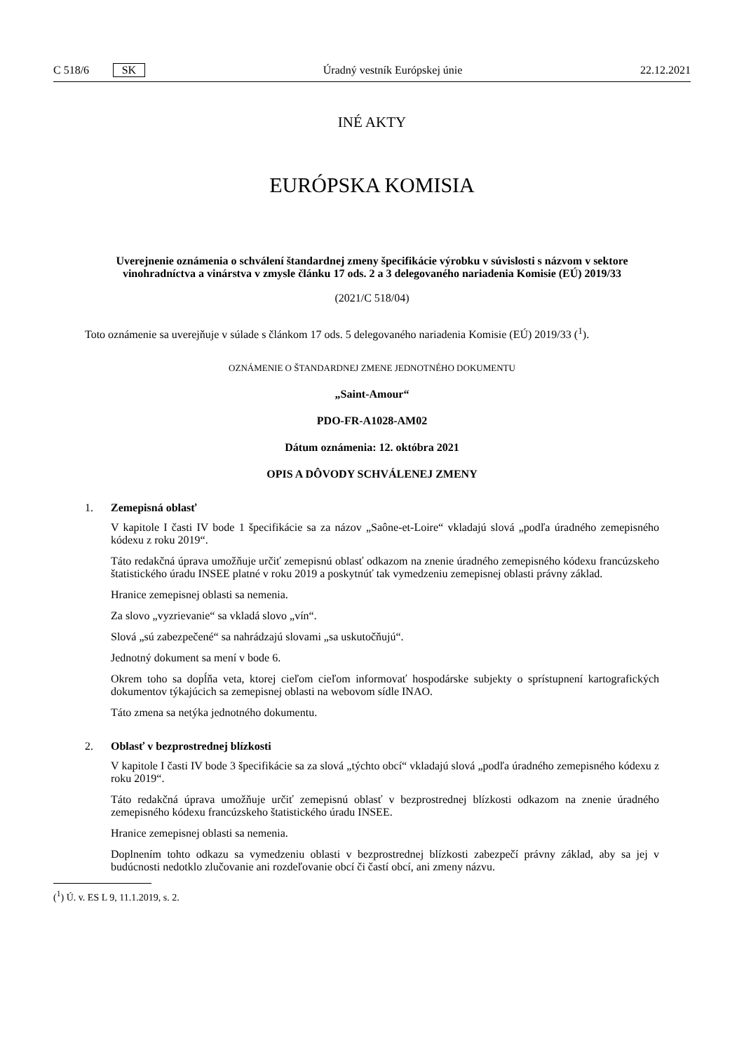C 518/6 SK Úradný vestník Európskej únie 22.12.2021
INÉ AKTY
EURÓPSKA KOMISIA
Uverejnenie oznámenia o schválení štandardnej zmeny špecifikácie výrobku v súvislosti s názvom v sektore vinohradníctva a vinárstva v zmysle článku 17 ods. 2 a 3 delegovaného nariadenia Komisie (EÚ) 2019/33
(2021/C 518/04)
Toto oznámenie sa uverejňuje v súlade s článkom 17 ods. 5 delegovaného nariadenia Komisie (EÚ) 2019/33 (<sup>1</sup>).
OZNÁMENIE O ŠTANDARDNEJ ZMENE JEDNOTNÉHO DOKUMENTU
„Saint-Amour“
PDO-FR-A1028-AM02
Dátum oznámenia: 12. októbra 2021
OPIS A DÔVODY SCHVÁLENEJ ZMENY
1. Zemepisná oblasť
V kapitole I časti IV bode 1 špecifikácie sa za názov „Saône-et-Loire“ vkladajú slová „podľa úradného zemepisného kódexu z roku 2019“.
Táto redakčná úprava umožňuje určiť zemepisnú oblasť odkazom na znenie úradného zemepisného kódexu francúzskeho štatistického úradu INSEE platné v roku 2019 a poskytnúť tak vymedzeniu zemepisnej oblasti právny základ.
Hranice zemepisnej oblasti sa nemenia.
Za slovo „vyzrievanie“ sa vkladá slovo „vín“.
Slová „sú zabezpečené“ sa nahrádzajú slovami „sa uskutočňujú“.
Jednotný dokument sa mení v bode 6.
Okrem toho sa dopĺňa veta, ktorej cieľom cieľom informovať hospodárske subjekty o sprístupnení kartografických dokumentov týkajúcich sa zemepisnej oblasti na webovom sídle INAO.
Táto zmena sa netýka jednotného dokumentu.
2. Oblasť v bezprostrednej blízkosti
V kapitole I časti IV bode 3 špecifikácie sa za slová „týchto obcí“ vkladajú slová „podľa úradného zemepisného kódexu z roku 2019“.
Táto redakčná úprava umožňuje určiť zemepisnú oblasť v bezprostrednej blízkosti odkazom na znenie úradného zemepisného kódexu francúzskeho štatistického úradu INSEE.
Hranice zemepisnej oblasti sa nemenia.
Doplnením tohto odkazu sa vymedzeniu oblasti v bezprostrednej blízkosti zabezpečí právny základ, aby sa jej v budúcnosti nedotklo zlučovanie ani rozdeľovanie obcí či častí obcí, ani zmeny názvu.
(<sup>1</sup>) Ú. v. ES L 9, 11.1.2019, s. 2.